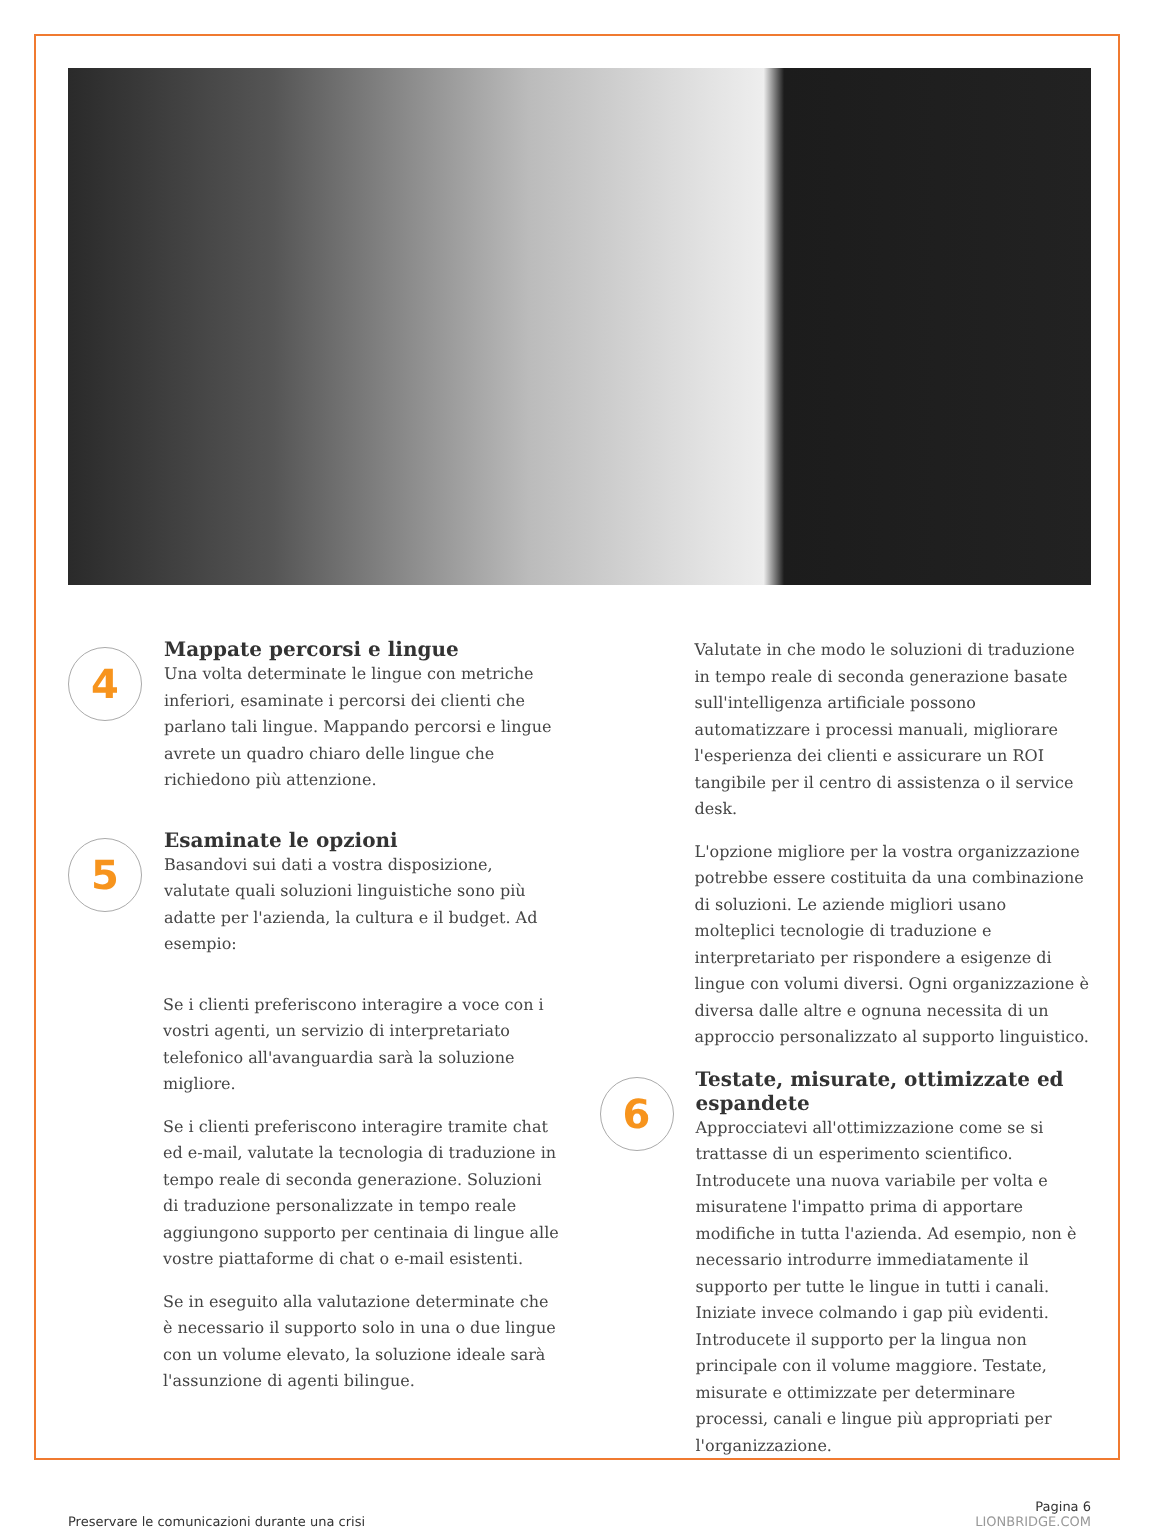4
Mappate percorsi e lingue
Una volta determinate le lingue con metriche inferiori, esaminate i percorsi dei clienti che parlano tali lingue. Mappando percorsi e lingue avrete un quadro chiaro delle lingue che richiedono più attenzione.
5
Esaminate le opzioni
Basandovi sui dati a vostra disposizione, valutate quali soluzioni linguistiche sono più adatte per l'azienda, la cultura e il budget. Ad esempio:
Se i clienti preferiscono interagire a voce con i vostri agenti, un servizio di interpretariato telefonico all'avanguardia sarà la soluzione migliore.
Se i clienti preferiscono interagire tramite chat ed e-mail, valutate la tecnologia di traduzione in tempo reale di seconda generazione. Soluzioni di traduzione personalizzate in tempo reale aggiungono supporto per centinaia di lingue alle vostre piattaforme di chat o e-mail esistenti.
Se in eseguito alla valutazione determinate che è necessario il supporto solo in una o due lingue con un volume elevato, la soluzione ideale sarà l'assunzione di agenti bilingue.
Valutate in che modo le soluzioni di traduzione in tempo reale di seconda generazione basate sull'intelligenza artificiale possono automatizzare i processi manuali, migliorare l'esperienza dei clienti e assicurare un ROI tangibile per il centro di assistenza o il service desk.
L'opzione migliore per la vostra organizzazione potrebbe essere costituita da una combinazione di soluzioni. Le aziende migliori usano molteplici tecnologie di traduzione e interpretariato per rispondere a esigenze di lingue con volumi diversi. Ogni organizzazione è diversa dalle altre e ognuna necessita di un approccio personalizzato al supporto linguistico.
6
Testate, misurate, ottimizzate ed espandete
Approcciatevi all'ottimizzazione come se si trattasse di un esperimento scientifico. Introducete una nuova variabile per volta e misuratene l'impatto prima di apportare modifiche in tutta l'azienda. Ad esempio, non è necessario introdurre immediatamente il supporto per tutte le lingue in tutti i canali. Iniziate invece colmando i gap più evidenti. Introducete il supporto per la lingua non principale con il volume maggiore. Testate, misurate e ottimizzate per determinare processi, canali e lingue più appropriati per l'organizzazione.
Preservare le comunicazioni durante una crisi
Pagina 6
LIONBRIDGE.COM